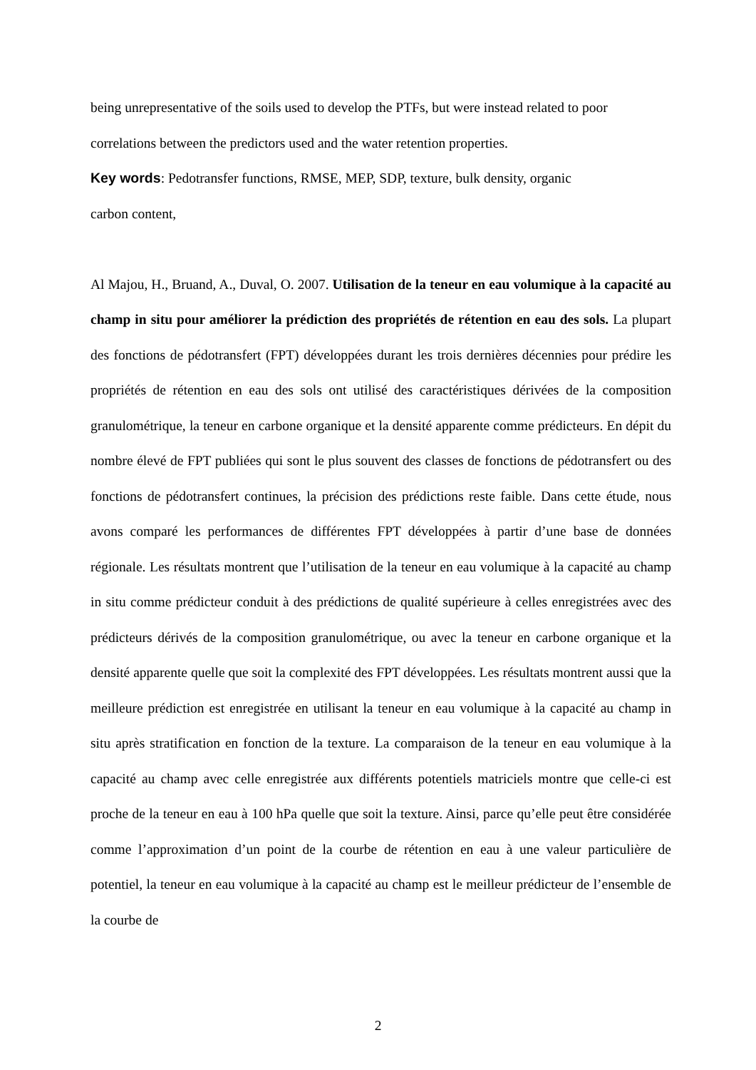being unrepresentative of the soils used to develop the PTFs, but were instead related to poor correlations between the predictors used and the water retention properties.
Key words: Pedotransfer functions, RMSE, MEP, SDP, texture, bulk density, organic
carbon content,
Al Majou, H., Bruand, A., Duval, O. 2007. Utilisation de la teneur en eau volumique à la capacité au champ in situ pour améliorer la prédiction des propriétés de rétention en eau des sols. La plupart des fonctions de pédotransfert (FPT) développées durant les trois dernières décennies pour prédire les propriétés de rétention en eau des sols ont utilisé des caractéristiques dérivées de la composition granulométrique, la teneur en carbone organique et la densité apparente comme prédicteurs. En dépit du nombre élevé de FPT publiées qui sont le plus souvent des classes de fonctions de pédotransfert ou des fonctions de pédotransfert continues, la précision des prédictions reste faible. Dans cette étude, nous avons comparé les performances de différentes FPT développées à partir d’une base de données régionale. Les résultats montrent que l’utilisation de la teneur en eau volumique à la capacité au champ in situ comme prédicteur conduit à des prédictions de qualité supérieure à celles enregistrées avec des prédicteurs dérivés de la composition granulométrique, ou avec la teneur en carbone organique et la densité apparente quelle que soit la complexité des FPT développées. Les résultats montrent aussi que la meilleure prédiction est enregistrée en utilisant la teneur en eau volumique à la capacité au champ in situ après stratification en fonction de la texture. La comparaison de la teneur en eau volumique à la capacité au champ avec celle enregistrée aux différents potentiels matriciels montre que celle-ci est proche de la teneur en eau à 100 hPa quelle que soit la texture. Ainsi, parce qu’elle peut être considérée comme l’approximation d’un point de la courbe de rétention en eau à une valeur particulière de potentiel, la teneur en eau volumique à la capacité au champ est le meilleur prédicteur de l’ensemble de la courbe de
2